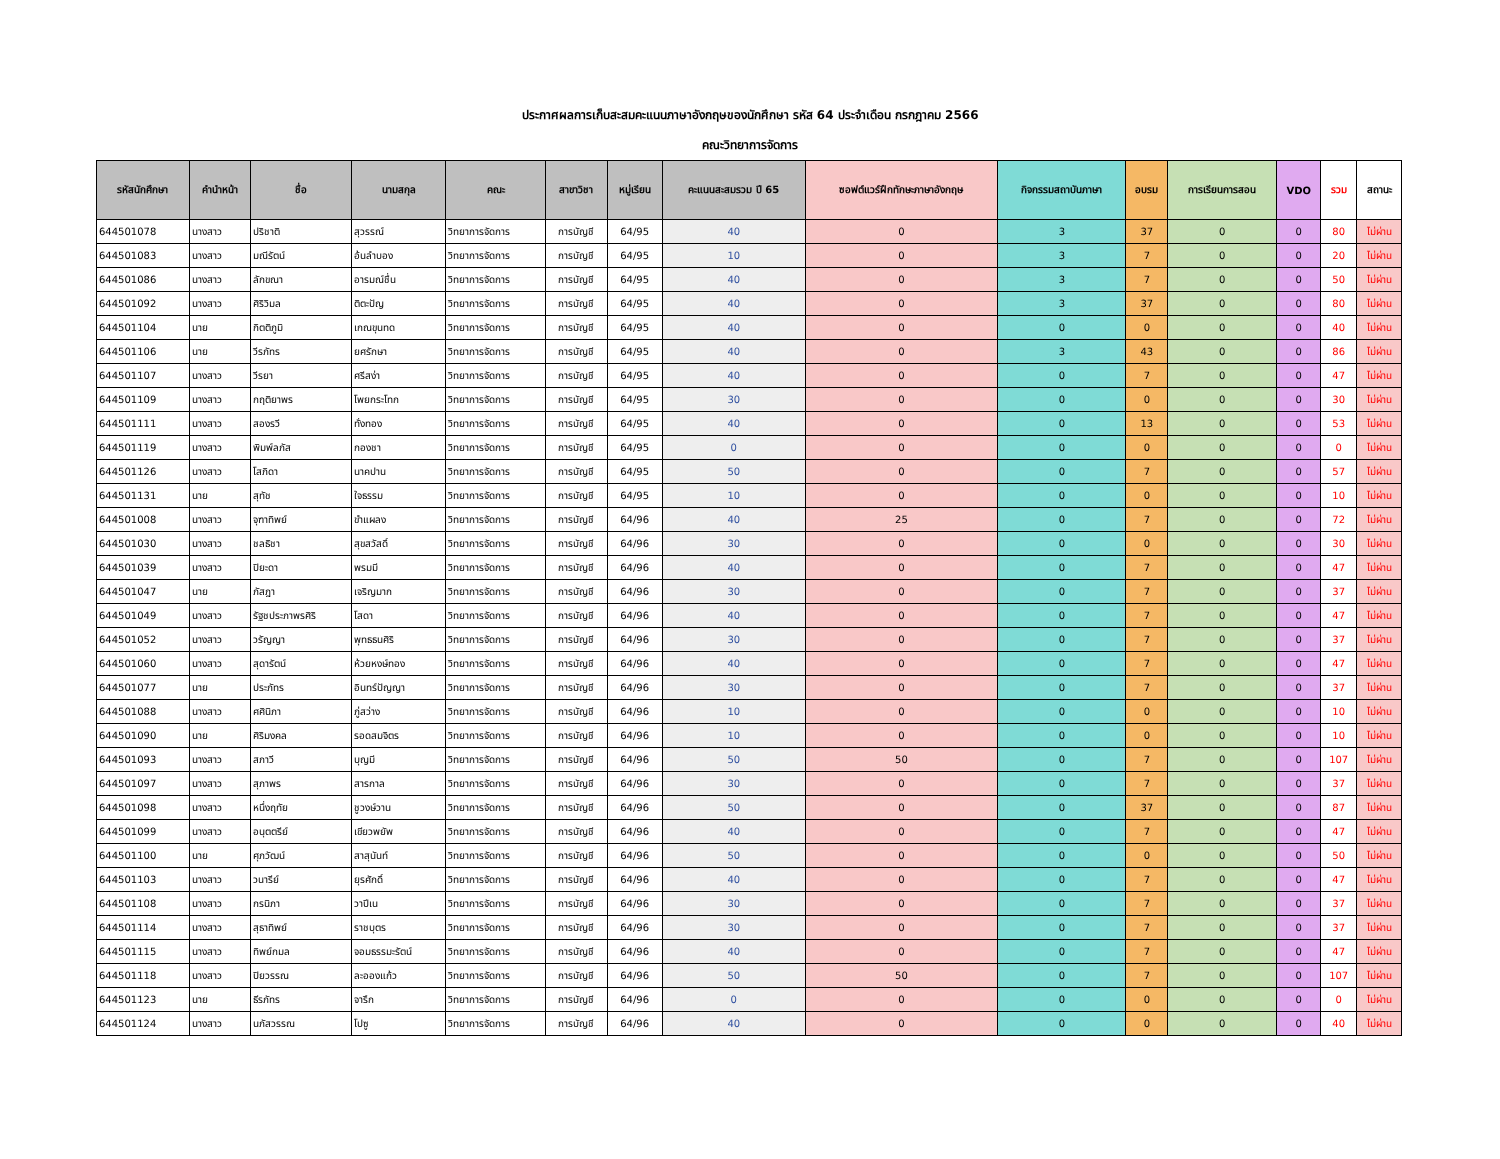ประกาศผลการเก็บสะสมคะแนนภาษาอังกฤษของนักศึกษา รหัส 64 ประจำเดือน กรกฎาคม 2566
คณะวิทยาการจัดการ
| รหัสนักศึกษา | คำนำหน้า | ชื่อ | นามสกุล | คณะ | สาขาวิชา | หมู่เรียน | คะแนนสะสมรวม ปี 65 | ซอฟต์แวร์ฝึกทักษะภาษาอังกฤษ | กิจกรรมสถาบันภาษา | อบรม | การเรียนการสอน | VDO | รวม | สถานะ |
| --- | --- | --- | --- | --- | --- | --- | --- | --- | --- | --- | --- | --- | --- | --- |
| 644501078 | นางสาว | ปริชาติ | สุวรรณ์ | วิทยาการจัดการ | การบัญชี | 64/95 | 40 | 0 | 3 | 37 | 0 | 0 | 80 | ไม่ผ่าน |
| 644501083 | นางสาว | มณีรัตน์ | อ้นลำบอง | วิทยาการจัดการ | การบัญชี | 64/95 | 10 | 0 | 3 | 7 | 0 | 0 | 20 | ไม่ผ่าน |
| 644501086 | นางสาว | ลักขณา | อารมณ์ชื่น | วิทยาการจัดการ | การบัญชี | 64/95 | 40 | 0 | 3 | 7 | 0 | 0 | 50 | ไม่ผ่าน |
| 644501092 | นางสาว | ศิริวิมล | ติตะปัญ | วิทยาการจัดการ | การบัญชี | 64/95 | 40 | 0 | 3 | 37 | 0 | 0 | 80 | ไม่ผ่าน |
| 644501104 | นาย | กิตติภูมิ | เกณขุนทด | วิทยาการจัดการ | การบัญชี | 64/95 | 40 | 0 | 0 | 0 | 0 | 0 | 40 | ไม่ผ่าน |
| 644501106 | นาย | วีรภัทร | ยศรักษา | วิทยาการจัดการ | การบัญชี | 64/95 | 40 | 0 | 3 | 43 | 0 | 0 | 86 | ไม่ผ่าน |
| 644501107 | นางสาว | วีรยา | ศรีสง่า | วิทยาการจัดการ | การบัญชี | 64/95 | 40 | 0 | 0 | 7 | 0 | 0 | 47 | ไม่ผ่าน |
| 644501109 | นางสาว | กฤติยาพร | โพยกระโทก | วิทยาการจัดการ | การบัญชี | 64/95 | 30 | 0 | 0 | 0 | 0 | 0 | 30 | ไม่ผ่าน |
| 644501111 | นางสาว | สองรวี | ทั่งทอง | วิทยาการจัดการ | การบัญชี | 64/95 | 40 | 0 | 0 | 13 | 0 | 0 | 53 | ไม่ผ่าน |
| 644501119 | นางสาว | พิมพ์ลภัส | กองชา | วิทยาการจัดการ | การบัญชี | 64/95 | 0 | 0 | 0 | 0 | 0 | 0 | 0 | ไม่ผ่าน |
| 644501126 | นางสาว | โสภิดา | นาคปาน | วิทยาการจัดการ | การบัญชี | 64/95 | 50 | 0 | 0 | 7 | 0 | 0 | 57 | ไม่ผ่าน |
| 644501131 | นาย | สุทัช | ใจธรรม | วิทยาการจัดการ | การบัญชี | 64/95 | 10 | 0 | 0 | 0 | 0 | 0 | 10 | ไม่ผ่าน |
| 644501008 | นางสาว | จุฑาทิพย์ | ขำแผลง | วิทยาการจัดการ | การบัญชี | 64/96 | 40 | 25 | 0 | 7 | 0 | 0 | 72 | ไม่ผ่าน |
| 644501030 | นางสาว | ชลธิชา | สุขสวัสดิ์ | วิทยาการจัดการ | การบัญชี | 64/96 | 30 | 0 | 0 | 0 | 0 | 0 | 30 | ไม่ผ่าน |
| 644501039 | นางสาว | ปิยะดา | พรมมี | วิทยาการจัดการ | การบัญชี | 64/96 | 40 | 0 | 0 | 7 | 0 | 0 | 47 | ไม่ผ่าน |
| 644501047 | นาย | ภัสฎา | เจริญมาก | วิทยาการจัดการ | การบัญชี | 64/96 | 30 | 0 | 0 | 7 | 0 | 0 | 37 | ไม่ผ่าน |
| 644501049 | นางสาว | รัฐชประภาพรศิริ | โสดา | วิทยาการจัดการ | การบัญชี | 64/96 | 40 | 0 | 0 | 7 | 0 | 0 | 47 | ไม่ผ่าน |
| 644501052 | นางสาว | วรัญญา | พุทธธนศิริ | วิทยาการจัดการ | การบัญชี | 64/96 | 30 | 0 | 0 | 7 | 0 | 0 | 37 | ไม่ผ่าน |
| 644501060 | นางสาว | สุดารัตน์ | ห้วยหงษ์ทอง | วิทยาการจัดการ | การบัญชี | 64/96 | 40 | 0 | 0 | 7 | 0 | 0 | 47 | ไม่ผ่าน |
| 644501077 | นาย | ประภัทร | อินทร์ปัญญา | วิทยาการจัดการ | การบัญชี | 64/96 | 30 | 0 | 0 | 7 | 0 | 0 | 37 | ไม่ผ่าน |
| 644501088 | นางสาว | ศศินิภา | ภู่สว่าง | วิทยาการจัดการ | การบัญชี | 64/96 | 10 | 0 | 0 | 0 | 0 | 0 | 10 | ไม่ผ่าน |
| 644501090 | นาย | ศิริมงคล | รอดสมจิตร | วิทยาการจัดการ | การบัญชี | 64/96 | 10 | 0 | 0 | 0 | 0 | 0 | 10 | ไม่ผ่าน |
| 644501093 | นางสาว | สภาวี | บุญมี | วิทยาการจัดการ | การบัญชี | 64/96 | 50 | 50 | 0 | 7 | 0 | 0 | 107 | ไม่ผ่าน |
| 644501097 | นางสาว | สุภาพร | สารกาล | วิทยาการจัดการ | การบัญชี | 64/96 | 30 | 0 | 0 | 7 | 0 | 0 | 37 | ไม่ผ่าน |
| 644501098 | นางสาว | หนึ่งฤทัย | ชูวงษ์วาน | วิทยาการจัดการ | การบัญชี | 64/96 | 50 | 0 | 0 | 37 | 0 | 0 | 87 | ไม่ผ่าน |
| 644501099 | นางสาว | อนุตตรีย์ | เขียวพยัพ | วิทยาการจัดการ | การบัญชี | 64/96 | 40 | 0 | 0 | 7 | 0 | 0 | 47 | ไม่ผ่าน |
| 644501100 | นาย | ศุภวัฒน์ | สาสุนันท์ | วิทยาการจัดการ | การบัญชี | 64/96 | 50 | 0 | 0 | 0 | 0 | 0 | 50 | ไม่ผ่าน |
| 644501103 | นางสาว | วนารีย์ | ยุรศักดิ์ | วิทยาการจัดการ | การบัญชี | 64/96 | 40 | 0 | 0 | 7 | 0 | 0 | 47 | ไม่ผ่าน |
| 644501108 | นางสาว | กรนิภา | วาปีเน | วิทยาการจัดการ | การบัญชี | 64/96 | 30 | 0 | 0 | 7 | 0 | 0 | 37 | ไม่ผ่าน |
| 644501114 | นางสาว | สุธาทิพย์ | ราชบุตร | วิทยาการจัดการ | การบัญชี | 64/96 | 30 | 0 | 0 | 7 | 0 | 0 | 37 | ไม่ผ่าน |
| 644501115 | นางสาว | ทิพย์กมล | จอมธรรมะรัตน์ | วิทยาการจัดการ | การบัญชี | 64/96 | 40 | 0 | 0 | 7 | 0 | 0 | 47 | ไม่ผ่าน |
| 644501118 | นางสาว | ปิยวรรณ | ละอองแก้ว | วิทยาการจัดการ | การบัญชี | 64/96 | 50 | 50 | 0 | 7 | 0 | 0 | 107 | ไม่ผ่าน |
| 644501123 | นาย | ธีรภัทร | จารึก | วิทยาการจัดการ | การบัญชี | 64/96 | 0 | 0 | 0 | 0 | 0 | 0 | 0 | ไม่ผ่าน |
| 644501124 | นางสาว | นภัสวรรณ | โปซู | วิทยาการจัดการ | การบัญชี | 64/96 | 40 | 0 | 0 | 0 | 0 | 0 | 40 | ไม่ผ่าน |